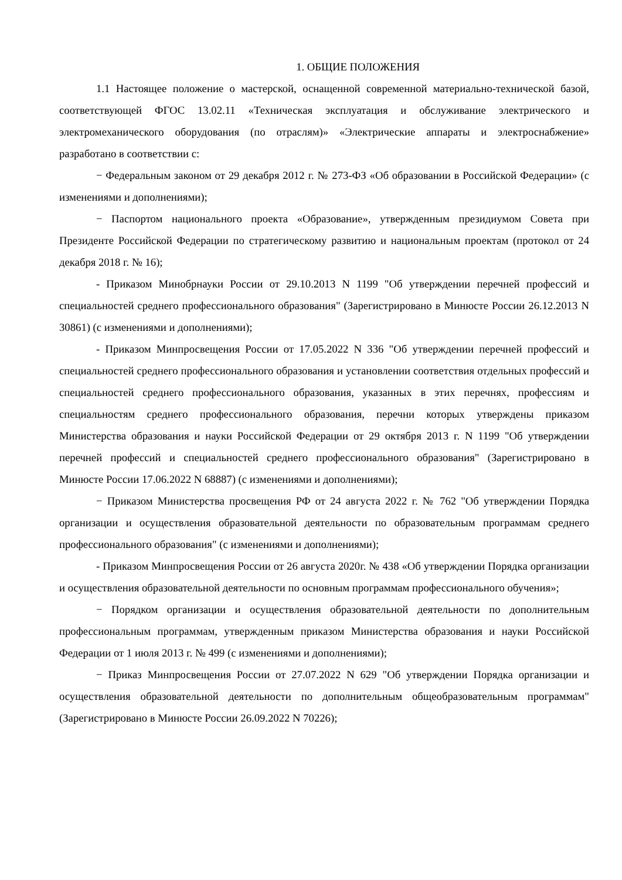1. ОБЩИЕ ПОЛОЖЕНИЯ
1.1 Настоящее положение о мастерской, оснащенной современной материально-технической базой, соответствующей ФГОС 13.02.11 «Техническая эксплуатация и обслуживание электрического и электромеханического оборудования (по отраслям)» «Электрические аппараты и электроснабжение» разработано в соответствии с:
− Федеральным законом от 29 декабря 2012 г. № 273-ФЗ «Об образовании в Российской Федерации» (с изменениями и дополнениями);
− Паспортом национального проекта «Образование», утвержденным президиумом Совета при Президенте Российской Федерации по стратегическому развитию и национальным проектам (протокол от 24 декабря 2018 г. № 16);
- Приказом Минобрнауки России от 29.10.2013 N 1199 "Об утверждении перечней профессий и специальностей среднего профессионального образования" (Зарегистрировано в Минюсте России 26.12.2013 N 30861) (с изменениями и дополнениями);
- Приказом Минпросвещения России от 17.05.2022 N 336 "Об утверждении перечней профессий и специальностей среднего профессионального образования и установлении соответствия отдельных профессий и специальностей среднего профессионального образования, указанных в этих перечнях, профессиям и специальностям среднего профессионального образования, перечни которых утверждены приказом Министерства образования и науки Российской Федерации от 29 октября 2013 г. N 1199 "Об утверждении перечней профессий и специальностей среднего профессионального образования" (Зарегистрировано в Минюсте России 17.06.2022 N 68887) (с изменениями и дополнениями);
− Приказом Министерства просвещения РФ от 24 августа 2022 г. № 762 "Об утверждении Порядка организации и осуществления образовательной деятельности по образовательным программам среднего профессионального образования" (с изменениями и дополнениями);
- Приказом Минпросвещения России от 26 августа 2020г. № 438 «Об утверждении Порядка организации и осуществления образовательной деятельности по основным программам профессионального обучения»;
− Порядком организации и осуществления образовательной деятельности по дополнительным профессиональным программам, утвержденным приказом Министерства образования и науки Российской Федерации от 1 июля 2013 г. № 499 (с изменениями и дополнениями);
− Приказ Минпросвещения России от 27.07.2022 N 629 "Об утверждении Порядка организации и осуществления образовательной деятельности по дополнительным общеобразовательным программам" (Зарегистрировано в Минюсте России 26.09.2022 N 70226);